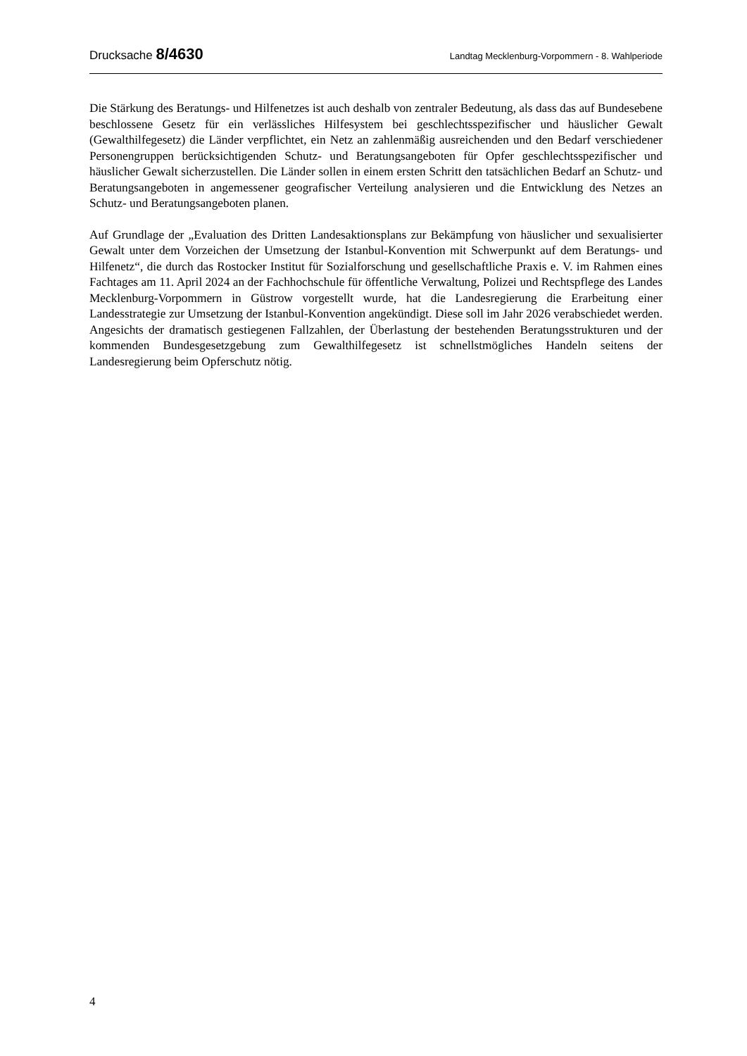Drucksache 8/4630 Landtag Mecklenburg-Vorpommern - 8. Wahlperiode
Die Stärkung des Beratungs- und Hilfenetzes ist auch deshalb von zentraler Bedeutung, als dass das auf Bundesebene beschlossene Gesetz für ein verlässliches Hilfesystem bei geschlechts­spezifischer und häuslicher Gewalt (Gewalthilfegesetz) die Länder verpflichtet, ein Netz an zahlenmäßig ausreichenden und den Bedarf verschiedener Personengruppen berücksich­tigenden Schutz- und Beratungsangeboten für Opfer geschlechtsspezifischer und häuslicher Gewalt sicherzustellen. Die Länder sollen in einem ersten Schritt den tatsächlichen Bedarf an Schutz- und Beratungsangeboten in angemessener geografischer Verteilung analysieren und die Entwicklung des Netzes an Schutz- und Beratungsangeboten planen.
Auf Grundlage der „Evaluation des Dritten Landesaktionsplans zur Bekämpfung von häus­licher und sexualisierter Gewalt unter dem Vorzeichen der Umsetzung der Istanbul-Konvention mit Schwerpunkt auf dem Beratungs- und Hilfenetz“, die durch das Rostocker Institut für Sozialforschung und gesellschaftliche Praxis e. V. im Rahmen eines Fachtages am 11. April 2024 an der Fachhochschule für öffentliche Verwaltung, Polizei und Rechtspflege des Landes Mecklenburg-Vorpommern in Güstrow vorgestellt wurde, hat die Landesregierung die Erarbeitung einer Landesstrategie zur Umsetzung der Istanbul-Konvention angekündigt. Diese soll im Jahr 2026 verabschiedet werden. Angesichts der dramatisch gestiegenen Fallzahlen, der Überlastung der bestehenden Beratungsstrukturen und der kommenden Bundesgesetzgebung zum Gewalthilfegesetz ist schnellstmögliches Handeln seitens der Landesregierung beim Opferschutz nötig.
4